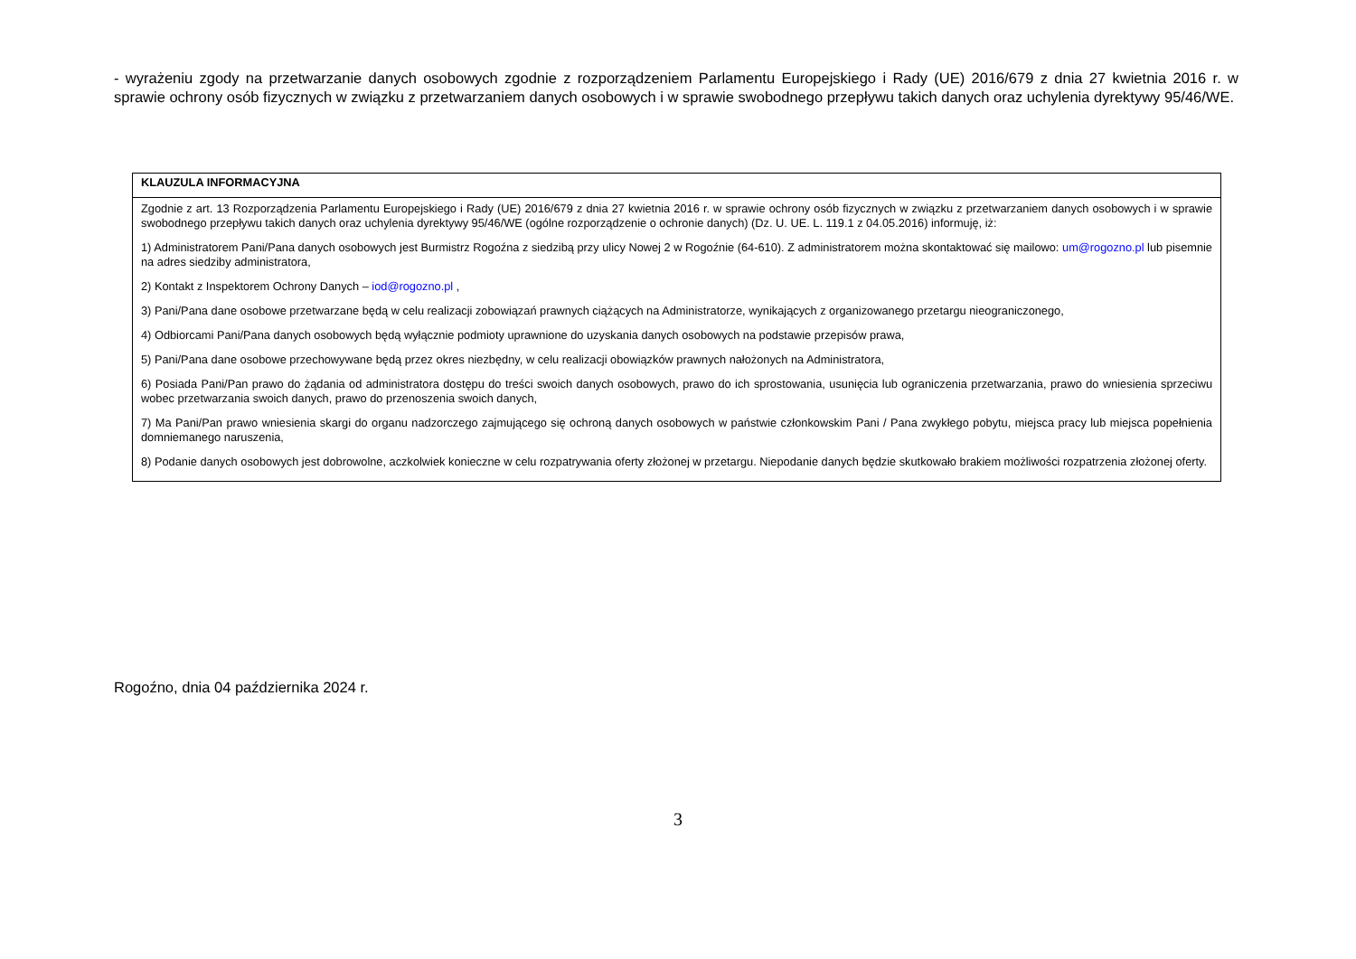- wyrażeniu zgody na przetwarzanie danych osobowych zgodnie z rozporządzeniem Parlamentu Europejskiego i Rady (UE) 2016/679 z dnia 27 kwietnia 2016 r. w sprawie ochrony osób fizycznych w związku z przetwarzaniem danych osobowych i w sprawie swobodnego przepływu takich danych oraz uchylenia dyrektywy 95/46/WE.
| KLAUZULA INFORMACYJNA |
| --- |
| Zgodnie z art. 13 Rozporządzenia Parlamentu Europejskiego i Rady (UE) 2016/679 z dnia 27 kwietnia 2016 r. w sprawie ochrony osób fizycznych w związku z przetwarzaniem danych osobowych i w sprawie swobodnego przepływu takich danych oraz uchylenia dyrektywy 95/46/WE (ogólne rozporządzenie o ochronie danych) (Dz. U. UE. L. 119.1 z 04.05.2016) informuję, iż: 1) Administratorem Pani/Pana danych osobowych jest Burmistrz Rogoźna z siedzibą przy ulicy Nowej 2 w Rogoźnie (64-610). Z administratorem można skontaktować się mailowo: um@rogozno.pl lub pisemnie na adres siedziby administratora, 2) Kontakt z Inspektorem Ochrony Danych – iod@rogozno.pl , 3) Pani/Pana dane osobowe przetwarzane będą w celu realizacji zobowiązań prawnych ciążących na Administratorze, wynikających z organizowanego przetargu nieograniczonego, 4) Odbiorcami Pani/Pana danych osobowych będą wyłącznie podmioty uprawnione do uzyskania danych osobowych na podstawie przepisów prawa, 5) Pani/Pana dane osobowe przechowywane będą przez okres niezbędny, w celu realizacji obowiązków prawnych nałożonych na Administratora, 6) Posiada Pani/Pan prawo do żądania od administratora dostępu do treści swoich danych osobowych, prawo do ich sprostowania, usunięcia lub ograniczenia przetwarzania, prawo do wniesienia sprzeciwu wobec przetwarzania swoich danych, prawo do przenoszenia swoich danych, 7) Ma Pani/Pan prawo wniesienia skargi do organu nadzorczego zajmującego się ochroną danych osobowych w państwie członkowskim Pani / Pana zwykłego pobytu, miejsca pracy lub miejsca popełnienia domniemanego naruszenia, 8) Podanie danych osobowych jest dobrowolne, aczkolwiek konieczne w celu rozpatrywania oferty złożonej w przetargu. Niepodanie danych będzie skutkowało brakiem możliwości rozpatrzenia złożonej oferty. |
Rogoźno, dnia 04 października 2024 r.
3